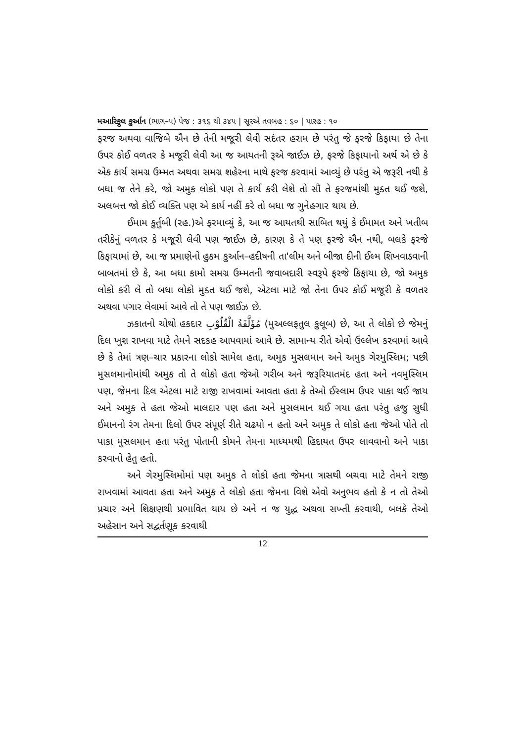મઆરિફુલ કુર્આન (ભાગ–૫) પેજ : ૩૧૬ થી ૩૪૫ | સૂરએ તવબહ : ૬૦ | પારહ : ૧૦
ફરજ અથવા વાજિબે ઐન છે તેની મજૂરી લેવી સદંતર હરામ છે પરંતુ જે ફરજે કિફાયા છે તેના ઉપર કોઈ વળતર કે મજૂરી લેવી આ જ આયતની રૂએ જાઈઝ છે, ફરજે કિફાયાનો અર્થ એ છે કે એક કાર્ય સમગ્ર ઉમ્મત અથવા સમગ્ર શહેરના માથે ફરજ કરવામાં આવ્યું છે પરંતુ એ જરૂરી નથી કે બધા જ તેને કરે, જો અમુક લોકો પણ તે કાર્ય કરી લેશે તો સૌ તે ફરજમાંથી મુક્ત થઈ જશે, અલબત્ત જો કોઈ વ્યક્તિ પણ એ કાર્ય નહીં કરે તો બધા જ ગુનેહગાર થાય છે.
ઈમામ કુર્તુબી (રહ.)એ ફરમાવ્યું કે, આ જ આયતથી સાબિત થયું કે ઈમામત અને ખતીબ તરીકેનું વળતર કે મજૂરી લેવી પણ જાઈઝ છે, કારણ કે તે પણ ફરજે ઐન નથી, બલકે ફરજે કિફાયામાં છે, આ જ પ્રમાણેનો હુકમ કુર્આન–હદીષની તા'લીમ અને બીજા દીની ઈલ્મ શિખવાડવાની બાબતમાં છે કે, આ બધા કામો સમગ્ર ઉમ્મતની જવાબદારી સ્વરૂપે ફરજે કિફાયા છે, જો અમુક લોકો કરી લે તો બધા લોકો મુક્ત થઈ જશે, એટલા માટે જો તેના ઉપર કોઈ મજૂરી કે વળતર અથવા પગાર લેવામાં આવે તો તે પણ જાઈઝ છે.
ઝકાતનો ચોથો હકદાર مُؤَلَّفَةُ الْقُلُوْبِ (મુઅલ્લફતુલ કુલૂબ) છે, આ તે લોકો છે જેમનું દિલ ખુશ રાખવા માટે તેમને સદકહ આપવામાં આવે છે. સામાન્ય રીતે એવો ઉલ્લેખ કરવામાં આવે છે કે તેમાં ત્રણ–ચાર પ્રકારના લોકો સામેલ હતા, અમુક મુસલમાન અને અમુક ગેરમુસ્લિમ; પછી મુસલમાનોમાંથી અમુક તો તે લોકો હતા જેઓ ગરીબ અને જરૂરિયાતમંદ હતા અને નવમુસ્લિમ પણ, જેમના દિલ એટલા માટે રાજી રાખવામાં આવતા હતા કે તેઓ ઈસ્લામ ઉપર પાકા થઈ જાય અને અમુક તે હતા જેઓ માલદાર પણ હતા અને મુસલમાન થઈ ગયા હતા પરંતુ હજુ સુધી ઈમાનનો રંગ તેમના દિલો ઉપર સંપૂર્ણ રીતે ચઢયો ન હતો અને અમુક તે લોકો હતા જેઓ પોતે તો પાકા મુસલમાન હતા પરંતુ પોતાની કોમને તેમના માધ્યમથી હિદાયત ઉપર લાવવાનો અને પાકા કરવાનો હેતુ હતો.
અને ગેરમુસ્લિમોમાં પણ અમુક તે લોકો હતા જેમના ત્રાસથી બચવા માટે તેમને રાજી રાખવામાં આવતા હતા અને અમુક તે લોકો હતા જેમના વિશે એવો અનુભવ હતો કે ન તો તેઓ પ્રચાર અને શિક્ષણથી પ્રભાવિત થાય છે અને ન જ યુદ્ધ અથવા સખ્તી કરવાથી, બલકે તેઓ અહેસાન અને સદ્વર્તણૂક કરવાથી
12